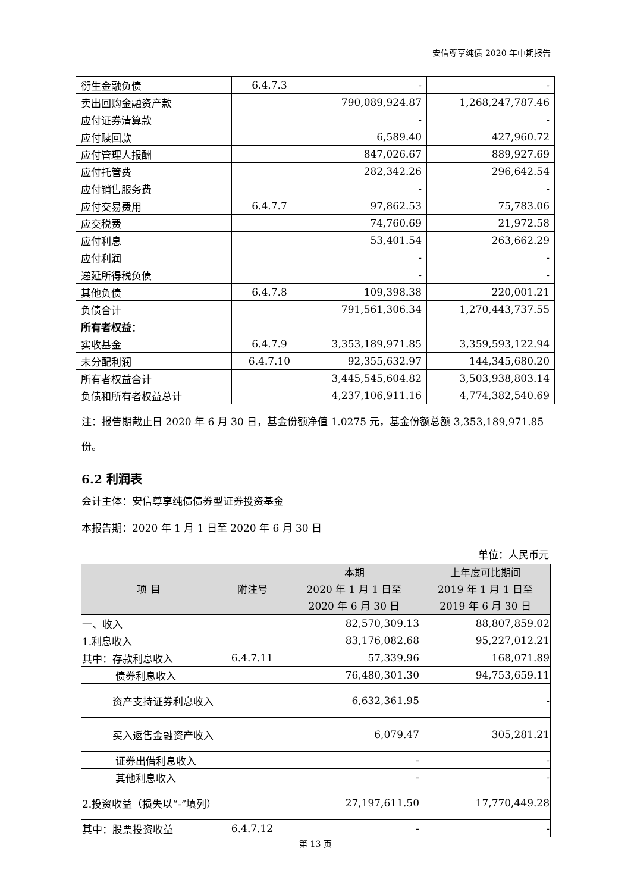安信尊享纯债 2020 年中期报告
| 衍生金融负债 | 6.4.7.3 | - | - |
| 卖出回购金融资产款 | | 790,089,924.87 | 1,268,247,787.46 |
| 应付证券清算款 | | - | - |
| 应付赎回款 | | 6,589.40 | 427,960.72 |
| 应付管理人报酬 | | 847,026.67 | 889,927.69 |
| 应付托管费 | | 282,342.26 | 296,642.54 |
| 应付销售服务费 | | - | - |
| 应付交易费用 | 6.4.7.7 | 97,862.53 | 75,783.06 |
| 应交税费 | | 74,760.69 | 21,972.58 |
| 应付利息 | | 53,401.54 | 263,662.29 |
| 应付利润 | | - | - |
| 递延所得税负债 | | - | - |
| 其他负债 | 6.4.7.8 | 109,398.38 | 220,001.21 |
| 负债合计 | | 791,561,306.34 | 1,270,443,737.55 |
| 所有者权益： | | | |
| 实收基金 | 6.4.7.9 | 3,353,189,971.85 | 3,359,593,122.94 |
| 未分配利润 | 6.4.7.10 | 92,355,632.97 | 144,345,680.20 |
| 所有者权益合计 | | 3,445,545,604.82 | 3,503,938,803.14 |
| 负债和所有者权益总计 | | 4,237,106,911.16 | 4,774,382,540.69 |
注：报告期截止日 2020 年 6 月 30 日，基金份额净值 1.0275 元，基金份额总额 3,353,189,971.85 份。
6.2 利润表
会计主体：安信尊享纯债债券型证券投资基金
本报告期：2020 年 1 月 1 日至 2020 年 6 月 30 日
单位：人民币元
| 项 目 | 附注号 | 本期 2020 年 1 月 1 日至 2020 年 6 月 30 日 | 上年度可比期间 2019 年 1 月 1 日至 2019 年 6 月 30 日 |
| --- | --- | --- | --- |
| 一、收入 | | 82,570,309.13 | 88,807,859.02 |
| 1.利息收入 | | 83,176,082.68 | 95,227,012.21 |
| 其中：存款利息收入 | 6.4.7.11 | 57,339.96 | 168,071.89 |
| 债券利息收入 | | 76,480,301.30 | 94,753,659.11 |
| 资产支持证券利息收入 | | 6,632,361.95 | - |
| 买入返售金融资产收入 | | 6,079.47 | 305,281.21 |
| 证券出借利息收入 | | - | - |
| 其他利息收入 | | - | - |
| 2.投资收益（损失以“-”填列） | | 27,197,611.50 | 17,770,449.28 |
| 其中：股票投资收益 | 6.4.7.12 | - | - |
第 13 页